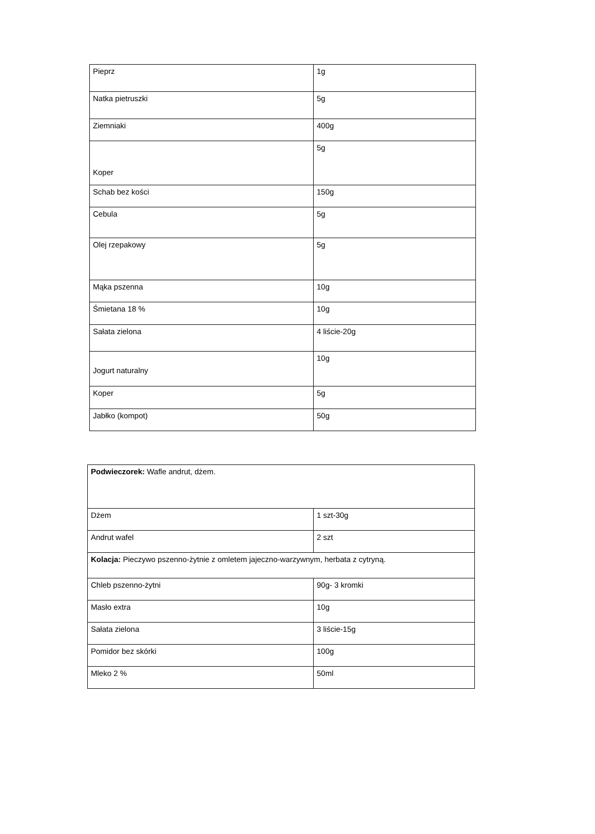| Pieprz | 1g |
| Natka pietruszki | 5g |
| Ziemniaki | 400g |
| Koper | 5g |
| Schab bez kości | 150g |
| Cebula | 5g |
| Olej rzepakowy | 5g |
| Mąka pszenna | 10g |
| Śmietana 18 % | 10g |
| Sałata zielona | 4 liście-20g |
| Jogurt naturalny | 10g |
| Koper | 5g |
| Jabłko (kompot) | 50g |
| Podwieczorek: Wafle andrut, dżem. | |
| Dżem | 1 szt-30g |
| Andrut wafel | 2 szt |
| Kolacja: Pieczywo pszenno-żytnie z omletem jajeczno-warzywnym, herbata z cytryną. | |
| Chleb pszenno-żytni | 90g- 3 kromki |
| Masło extra | 10g |
| Sałata zielona | 3 liście-15g |
| Pomidor bez skórki | 100g |
| Mleko 2 % | 50ml |